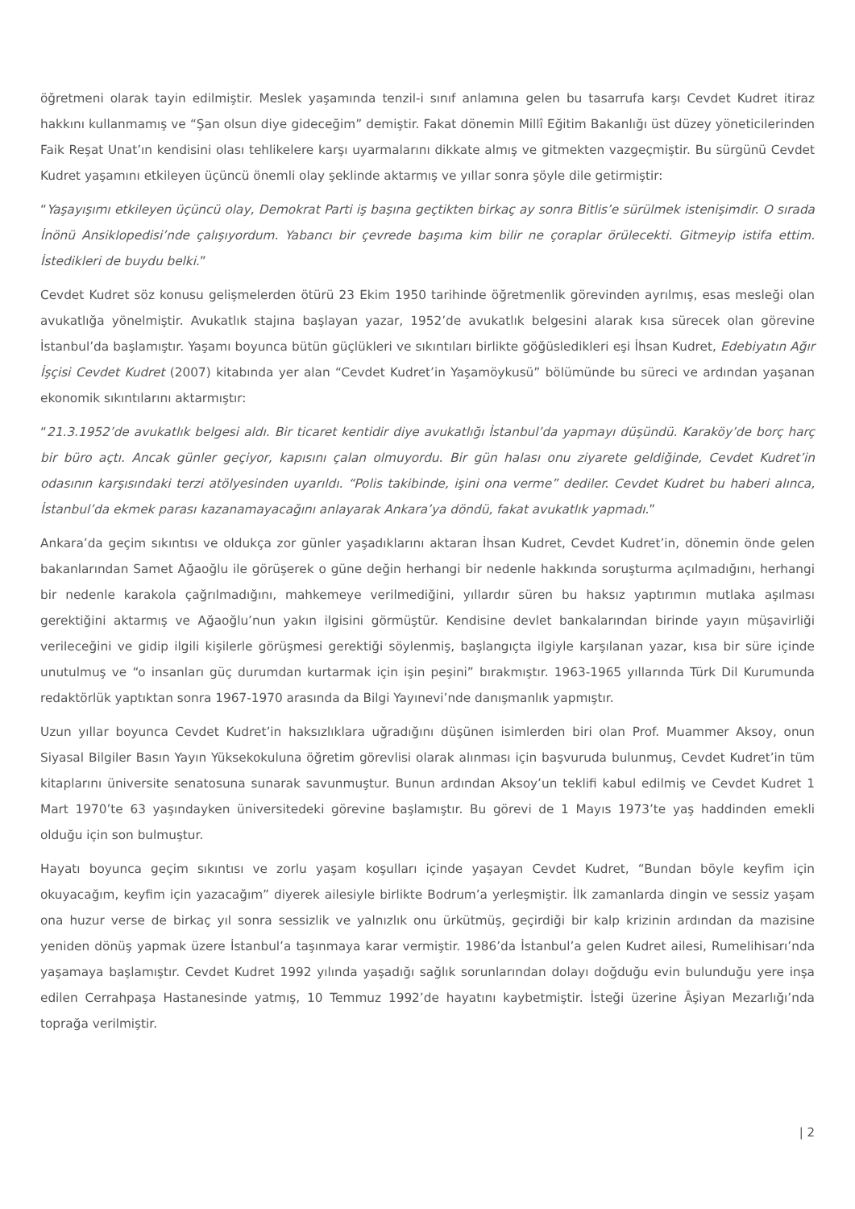öğretmeni olarak tayin edilmiştir. Meslek yaşamında tenzil-i sınıf anlamına gelen bu tasarrufa karşı Cevdet Kudret itiraz hakkını kullanmamış ve “Şan olsun diye gideceğim” demiştir. Fakat dönemin Millî Eğitim Bakanlığı üst düzey yöneticilerinden Faik Reşat Unat’ın kendisini olası tehlikelere karşı uyarmalarını dikkate almış ve gitmekten vazgeçmiştir. Bu sürgünü Cevdet Kudret yaşamını etkileyen üçüncü önemli olay şeklinde aktarmış ve yıllar sonra şöyle dile getirmiştir:
“Yaşayışımı etkileyen üçüncü olay, Demokrat Parti iş başına geçtikten birkaç ay sonra Bitlis’e sürülmek istenişimdir. O sırada İnönü Ansiklopedisi’nde çalışıyordum. Yabancı bir çevrede başıma kim bilir ne çoraplar örülecekti. Gitmeyip istifa ettim. İstedikleri de buydu belki.”
Cevdet Kudret söz konusu gelişmelerden ötürü 23 Ekim 1950 tarihinde öğretmenlik görevinden ayrılmış, esas mesleği olan avukatlığa yönelmiştir. Avukatlık stajına başlayan yazar, 1952’de avukatlık belgesini alarak kısa sürecek olan görevine İstanbul’da başlamıştır. Yaşamı boyunca bütün güçlükleri ve sıkıntıları birlikte göğüsledikleri eşi İhsan Kudret, Edebiyatın Ağır İşçisi Cevdet Kudret (2007) kitabında yer alan “Cevdet Kudret’in Yaşamöykusü” bölümünde bu süreci ve ardından yaşanan ekonomik sıkıntılarını aktarmıştır:
“21.3.1952’de avukatlık belgesi aldı. Bir ticaret kentidir diye avukatlığı İstanbul’da yapmayı düşündü. Karaköy’de borç harç bir büro açtı. Ancak günler geçiyor, kapısını çalan olmuyordu. Bir gün halası onu ziyarete geldiğinde, Cevdet Kudret’in odasının karşısındaki terzi atölyesinden uyarıldı. “Polis takibinde, işini ona verme” dediler. Cevdet Kudret bu haberi alınca, İstanbul’da ekmek parası kazanamayacağını anlayarak Ankara’ya döndü, fakat avukatlık yapmadı.”
Ankara’da geçim sıkıntısı ve oldukça zor günler yaşadıklarını aktaran İhsan Kudret, Cevdet Kudret’in, dönemin önde gelen bakanlarından Samet Ağaoğlu ile görüşerek o güne değin herhangi bir nedenle hakkında soruşturma açılmadığını, herhangi bir nedenle karakola çağrılmadığını, mahkemeye verilmediğini, yıllardır süren bu haksız yaptırımın mutlaka aşılması gerektiğini aktarmış ve Ağaoğlu’nun yakın ilgisini görmüştür. Kendisine devlet bankalarından birinde yayın müşavirliği verileceğini ve gidip ilgili kişilerle görüşmesi gerektiği söylenmiş, başlangıçta ilgiyle karşılanan yazar, kısa bir süre içinde unutulmuş ve “o insanları güç durumdan kurtarmak için işin peşini” bırakmıştır. 1963-1965 yıllarında Türk Dil Kurumunda redaktörlük yaptıktan sonra 1967-1970 arasında da Bilgi Yayınevi’nde danışmanlık yapmıştır.
Uzun yıllar boyunca Cevdet Kudret’in haksızlıklara uğradığını düşünen isimlerden biri olan Prof. Muammer Aksoy, onun Siyasal Bilgiler Basın Yayın Yüksekokuluna öğretim görevlisi olarak alınması için başvuruda bulunmuş, Cevdet Kudret’in tüm kitaplarını üniversite senatosuna sunarak savunmuştur. Bunun ardından Aksoy’un teklifi kabul edilmiş ve Cevdet Kudret 1 Mart 1970’te 63 yaşındayken üniversitedeki görevine başlamıştır. Bu görevi de 1 Mayıs 1973’te yaş haddinden emekli olduğu için son bulmuştur.
Hayatı boyunca geçim sıkıntısı ve zorlu yaşam koşulları içinde yaşayan Cevdet Kudret, “Bundan böyle keyfim için okuyacağım, keyfim için yazacağım” diyerek ailesiyle birlikte Bodrum’a yerleşmiştir. İlk zamanlarda dingin ve sessiz yaşam ona huzur verse de birkaç yıl sonra sessizlik ve yalnızlık onu ürkütmüş, geçirdiği bir kalp krizinin ardından da mazisine yeniden dönüş yapmak üzere İstanbul’a taşınmaya karar vermiştir. 1986’da İstanbul’a gelen Kudret ailesi, Rumelihisarı’nda yaşamaya başlamıştır. Cevdet Kudret 1992 yılında yaşadığı sağlık sorunlarından dolayı doğduğu evin bulunduğu yere inşa edilen Cerrahpaşa Hastanesinde yatmış, 10 Temmuz 1992’de hayatını kaybetmiştir. İsteği üzerine Âşiyan Mezarlığı’nda toprağa verilmiştir.
| 2